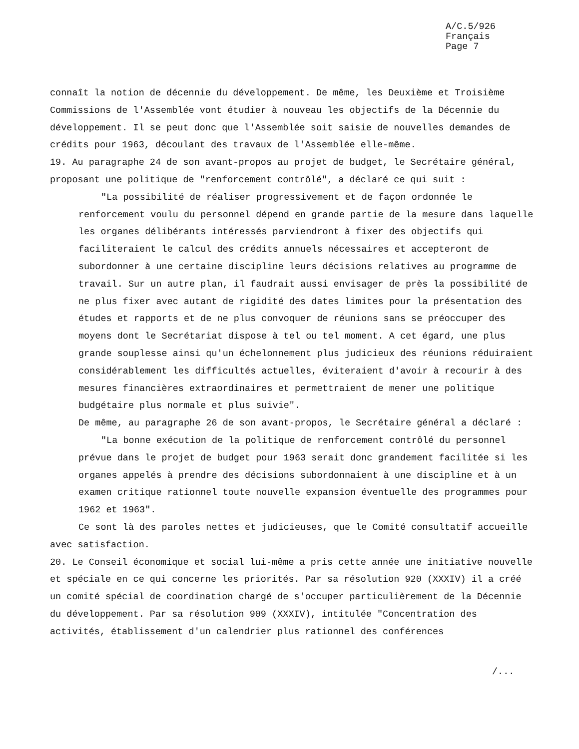A/C.5/926
Français
Page 7
connaît la notion de décennie du développement. De même, les Deuxième et Troisième Commissions de l'Assemblée vont étudier à nouveau les objectifs de la Décennie du développement. Il se peut donc que l'Assemblée soit saisie de nouvelles demandes de crédits pour 1963, découlant des travaux de l'Assemblée elle-même.
19. Au paragraphe 24 de son avant-propos au projet de budget, le Secrétaire général, proposant une politique de "renforcement contrôlé", a déclaré ce qui suit :
"La possibilité de réaliser progressivement et de façon ordonnée le renforcement voulu du personnel dépend en grande partie de la mesure dans laquelle les organes délibérants intéressés parviendront à fixer des objectifs qui faciliteraient le calcul des crédits annuels nécessaires et accepteront de subordonner à une certaine discipline leurs décisions relatives au programme de travail. Sur un autre plan, il faudrait aussi envisager de près la possibilité de ne plus fixer avec autant de rigidité des dates limites pour la présentation des études et rapports et de ne plus convoquer de réunions sans se préoccuper des moyens dont le Secrétariat dispose à tel ou tel moment. A cet égard, une plus grande souplesse ainsi qu'un échelonnement plus judicieux des réunions réduiraient considérablement les difficultés actuelles, éviteraient d'avoir à recourir à des mesures financières extraordinaires et permettraient de mener une politique budgétaire plus normale et plus suivie".
De même, au paragraphe 26 de son avant-propos, le Secrétaire général a déclaré :
"La bonne exécution de la politique de renforcement contrôlé du personnel prévue dans le projet de budget pour 1963 serait donc grandement facilitée si les organes appelés à prendre des décisions subordonnaient à une discipline et à un examen critique rationnel toute nouvelle expansion éventuelle des programmes pour 1962 et 1963".
Ce sont là des paroles nettes et judicieuses, que le Comité consultatif accueille avec satisfaction.
20. Le Conseil économique et social lui-même a pris cette année une initiative nouvelle et spéciale en ce qui concerne les priorités. Par sa résolution 920 (XXXIV) il a créé un comité spécial de coordination chargé de s'occuper particulièrement de la Décennie du développement. Par sa résolution 909 (XXXIV), intitulée "Concentration des activités, établissement d'un calendrier plus rationnel des conférences
/...